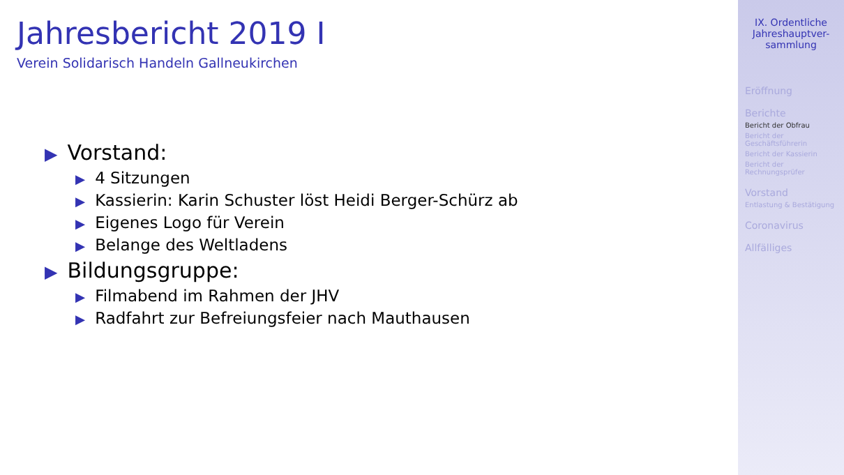Jahresbericht 2019 I
Verein Solidarisch Handeln Gallneukirchen
▶ Vorstand:
▶ 4 Sitzungen
▶ Kassierin: Karin Schuster löst Heidi Berger-Schürz ab
▶ Eigenes Logo für Verein
▶ Belange des Weltladens
▶ Bildungsgruppe:
▶ Filmabend im Rahmen der JHV
▶ Radfahrt zur Befreiungsfeier nach Mauthausen
IX. Ordentliche
Jahreshauptver-
sammlung
Eröffnung
Berichte
Bericht der Obfrau
Bericht der
Geschäftsführerin
Bericht der Kassierin
Bericht der
Rechnungsprüfer
Vorstand
Entlastung & Bestätigung
Coronavirus
Allfälliges